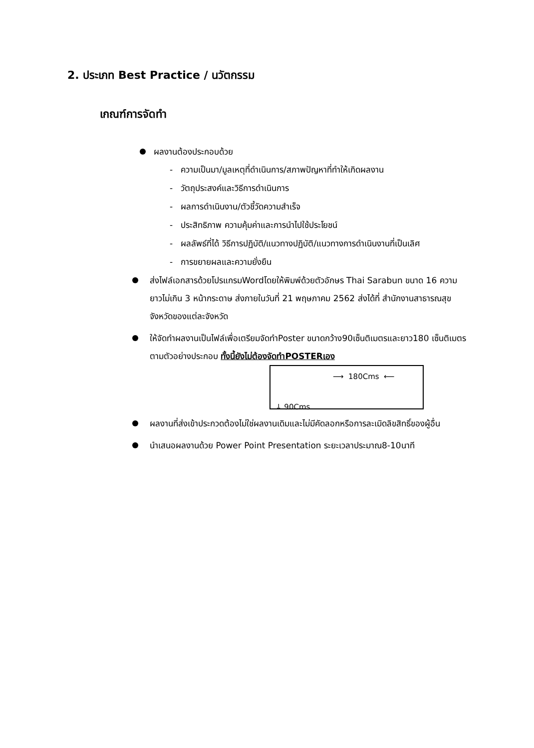2. ประเภท Best Practice / นวัตกรรม
เกณฑ์การจัดทำ
ผลงานต้องประกอบด้วย
- ความเป็นมา/มูลเหตุที่ดำเนินการ/สภาพปัญหาที่ทำให้เกิดผลงาน
- วัตถุประสงค์และวิธีการดำเนินการ
- ผลการดำเนินงาน/ตัวชี้วัดความสำเร็จ
- ประสิทธิภาพ ความคุ้มค่าและการนำไปใช้ประโยชน์
- ผลลัพธ์ที่ได้ วิธีการปฏิบัติ/แนวทางปฏิบัติ/แนวทางการดำเนินงานที่เป็นเลิศ
- การขยายผลและความยั่งยืน
ส่งไฟล์เอกสารด้วยโปรแกรมWordโดยให้พิมพ์ด้วยตัวอักษร Thai Sarabun ขนาด 16 ความยาวไม่เกิน 3 หน้ากระดาษ ส่งภายในวันที่ 21 พฤษภาคม 2562 ส่งได้ที่ สำนักงานสาธารณสุขจังหวัดของแต่ละจังหวัด
ให้จัดทำผลงานเป็นไฟล์เพื่อเตรียมจัดทำPoster ขนาดกว้าง90เซ็นติเมตรและยาว180 เซ็นติเมตรตามตัวอย่างประกอบ ทั้งนี้ยังไม่ต้องจัดทำPOSTERเอง
⟶ 180Cms ⟵
↓ 90Cms
ผลงานที่ส่งเข้าประกวดต้องไม่ใช่ผลงานเดิมและไม่มีคัดลอกหรือการละเมิดลิขสิทธิ์ของผู้อื่น
นำเสนอผลงานด้วย Power Point Presentation ระยะเวลาประมาณ8-10นาที